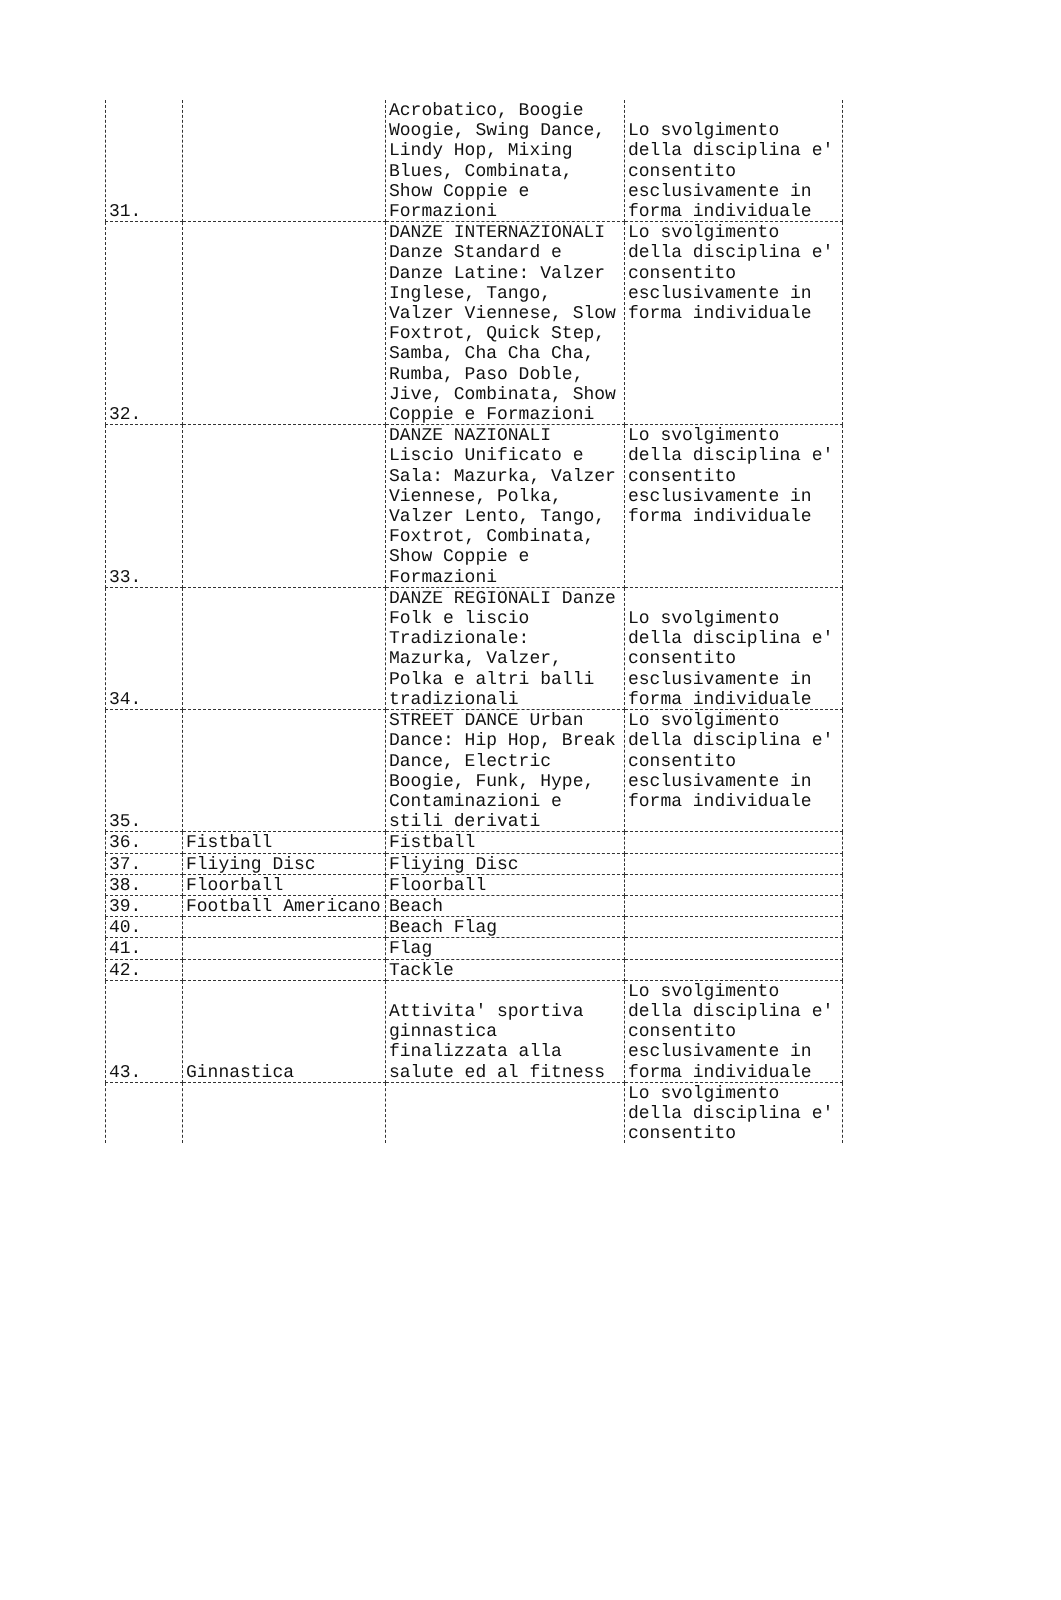| 31. | | Acrobatico, Boogie Woogie, Swing Dance, Lindy Hop, Mixing Blues, Combinata, Show Coppie e Formazioni | Lo svolgimento della disciplina e' consentito esclusivamente in forma individuale |
| 32. | | DANZE INTERNAZIONALI Danze Standard e Danze Latine: Valzer Inglese, Tango, Valzer Viennese, Slow Foxtrot, Quick Step, Samba, Cha Cha Cha, Rumba, Paso Doble, Jive, Combinata, Show Coppie e Formazioni | Lo svolgimento della disciplina e' consentito esclusivamente in forma individuale |
| 33. | | DANZE NAZIONALI Liscio Unificato e Sala: Mazurka, Valzer Viennese, Polka, Valzer Lento, Tango, Foxtrot, Combinata, Show Coppie e Formazioni | Lo svolgimento della disciplina e' consentito esclusivamente in forma individuale |
| 34. | | DANZE REGIONALI Danze Folk e liscio Tradizionale: Mazurka, Valzer, Polka e altri balli tradizionali | Lo svolgimento della disciplina e' consentito esclusivamente in forma individuale |
| 35. | | STREET DANCE Urban Dance: Hip Hop, Break Dance, Electric Boogie, Funk, Hype, Contaminazioni e stili derivati | Lo svolgimento della disciplina e' consentito esclusivamente in forma individuale |
| 36. | Fistball | Fistball | |
| 37. | Fliying Disc | Fliying Disc | |
| 38. | Floorball | Floorball | |
| 39. | Football Americano | Beach | |
| 40. | | Beach Flag | |
| 41. | | Flag | |
| 42. | | Tackle | |
| 43. | Ginnastica | Attivita' sportiva ginnastica finalizzata alla salute ed al fitness | Lo svolgimento della disciplina e' consentito esclusivamente in forma individuale |
| | | | Lo svolgimento della disciplina e' consentito |